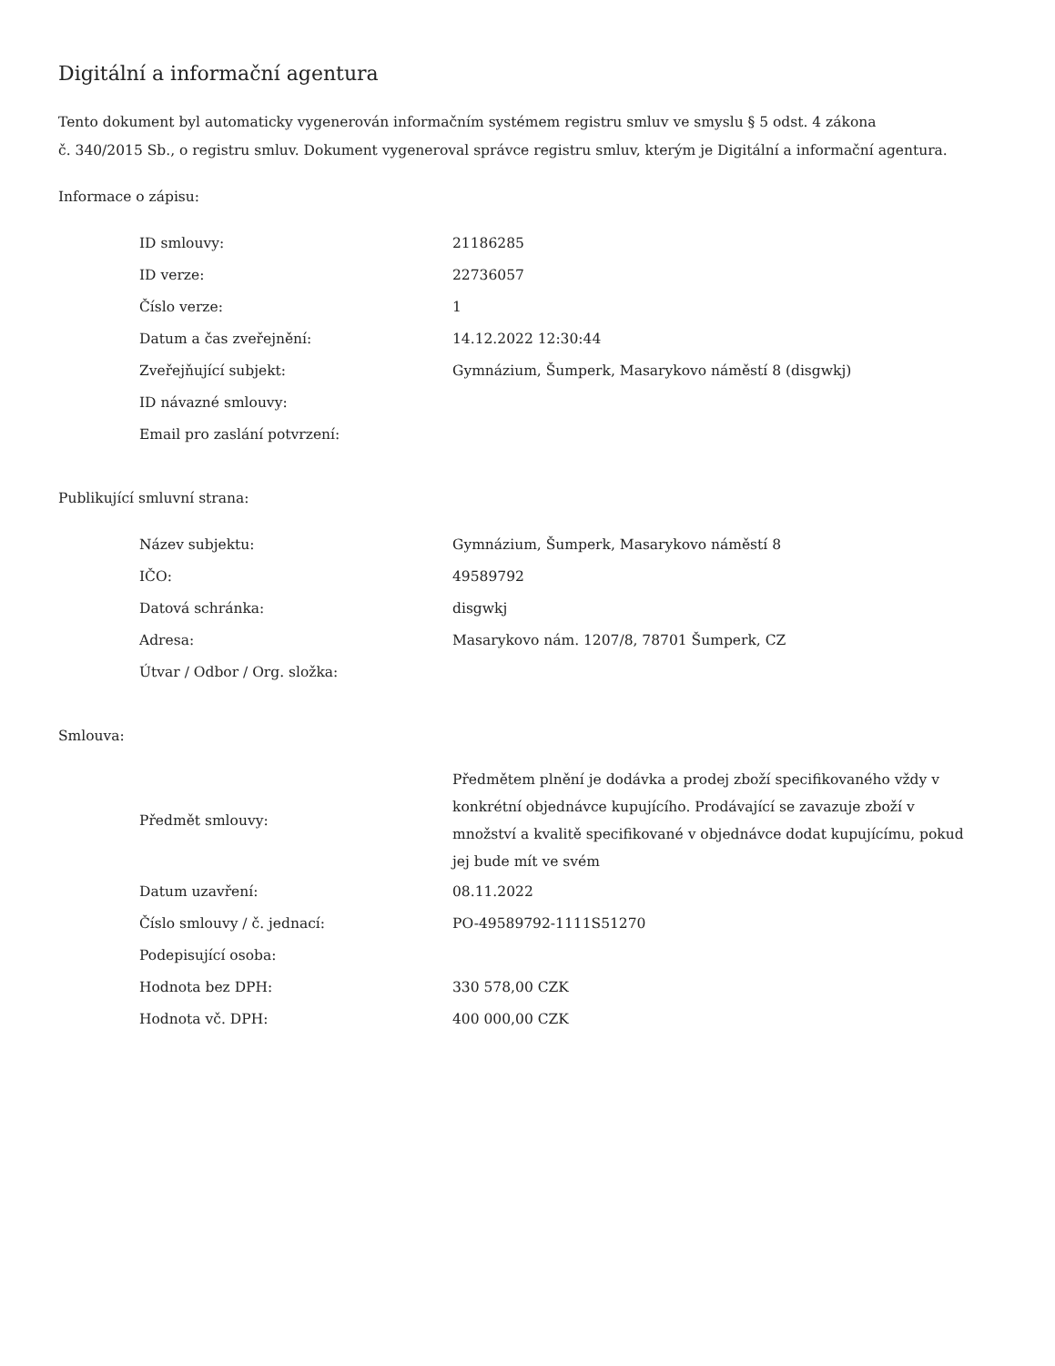Digitální a informační agentura
Tento dokument byl automaticky vygenerován informačním systémem registru smluv ve smyslu § 5 odst. 4 zákona
č. 340/2015 Sb., o registru smluv. Dokument vygeneroval správce registru smluv, kterým je Digitální a informační agentura.
Informace o zápisu:
| ID smlouvy: | 21186285 |
| ID verze: | 22736057 |
| Číslo verze: | 1 |
| Datum a čas zveřejnění: | 14.12.2022 12:30:44 |
| Zveřejňující subjekt: | Gymnázium, Šumperk, Masarykovo náměstí 8 (disgwkj) |
| ID návazné smlouvy: | |
| Email pro zaslání potvrzení: | |
Publikující smluvní strana:
| Název subjektu: | Gymnázium, Šumperk, Masarykovo náměstí 8 |
| IČO: | 49589792 |
| Datová schránka: | disgwkj |
| Adresa: | Masarykovo nám. 1207/8, 78701 Šumperk, CZ |
| Útvar / Odbor / Org. složka: | |
Smlouva:
| Předmět smlouvy: | Předmětem plnění je dodávka a prodej zboží specifikovaného vždy v konkrétní objednávce kupujícího. Prodávající se zavazuje zboží v množství a kvalitě specifikované v objednávce dodat kupujícímu, pokud jej bude mít ve svém |
| Datum uzavření: | 08.11.2022 |
| Číslo smlouvy / č. jednací: | PO-49589792-1111S51270 |
| Podepisující osoba: | |
| Hodnota bez DPH: | 330 578,00 CZK |
| Hodnota vč. DPH: | 400 000,00 CZK |